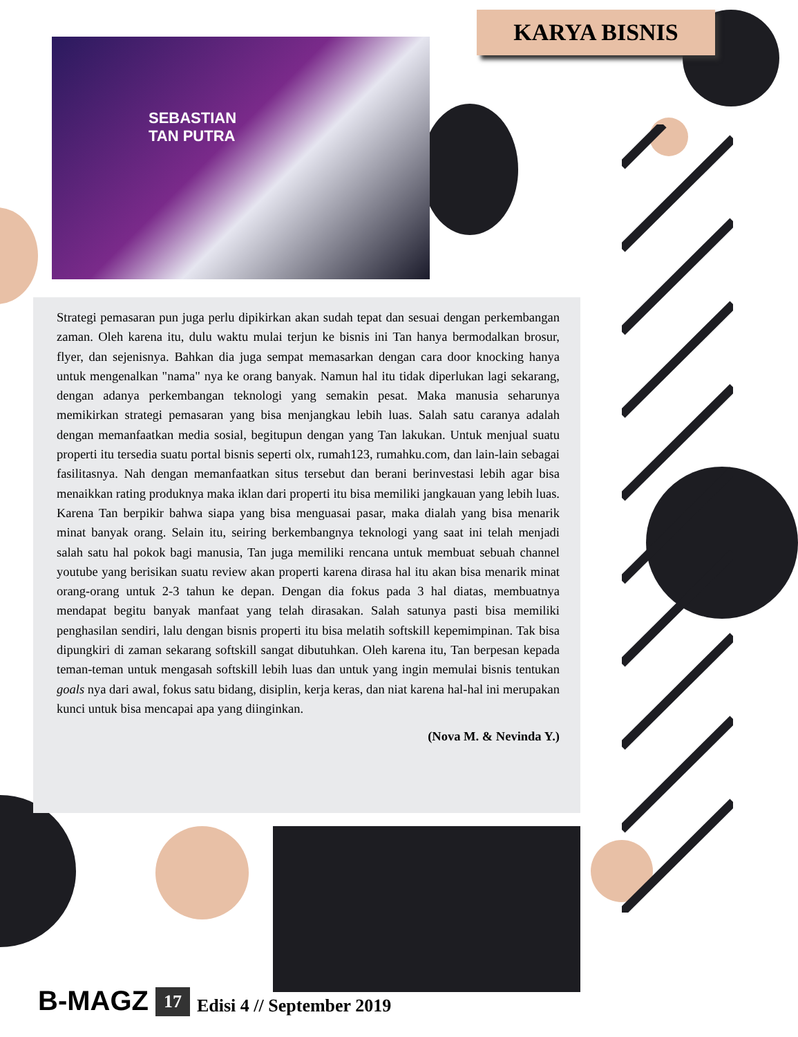KARYA BISNIS
SEBASTIAN
TAN PUTRA
Strategi pemasaran pun juga perlu dipikirkan akan sudah tepat dan sesuai dengan perkembangan zaman. Oleh karena itu, dulu waktu mulai terjun ke bisnis ini Tan hanya bermodalkan brosur, flyer, dan sejenisnya. Bahkan dia juga sempat memasarkan dengan cara door knocking hanya untuk mengenalkan "nama" nya ke orang banyak. Namun hal itu tidak diperlukan lagi sekarang, dengan adanya perkembangan teknologi yang semakin pesat. Maka manusia seharunya memikirkan strategi pemasaran yang bisa menjangkau lebih luas. Salah satu caranya adalah dengan memanfaatkan media sosial, begitupun dengan yang Tan lakukan. Untuk menjual suatu properti itu tersedia suatu portal bisnis seperti olx, rumah123, rumahku.com, dan lain-lain sebagai fasilitasnya. Nah dengan memanfaatkan situs tersebut dan berani berinvestasi lebih agar bisa menaikkan rating produknya maka iklan dari properti itu bisa memiliki jangkauan yang lebih luas. Karena Tan berpikir bahwa siapa yang bisa menguasai pasar, maka dialah yang bisa menarik minat banyak orang. Selain itu, seiring berkembangnya teknologi yang saat ini telah menjadi salah satu hal pokok bagi manusia, Tan juga memiliki rencana untuk membuat sebuah channel youtube yang berisikan suatu review akan properti karena dirasa hal itu akan bisa menarik minat orang-orang untuk 2-3 tahun ke depan. Dengan dia fokus pada 3 hal diatas, membuatnya mendapat begitu banyak manfaat yang telah dirasakan. Salah satunya pasti bisa memiliki penghasilan sendiri, lalu dengan bisnis properti itu bisa melatih softskill kepemimpinan. Tak bisa dipungkiri di zaman sekarang softskill sangat dibutuhkan. Oleh karena itu, Tan berpesan kepada teman-teman untuk mengasah softskill lebih luas dan untuk yang ingin memulai bisnis tentukan goals nya dari awal, fokus satu bidang, disiplin, kerja keras, dan niat karena hal-hal ini merupakan kunci untuk bisa mencapai apa yang diinginkan.
(Nova M. & Nevinda Y.)
B-MAGZ 17 Edisi 4 // September 2019